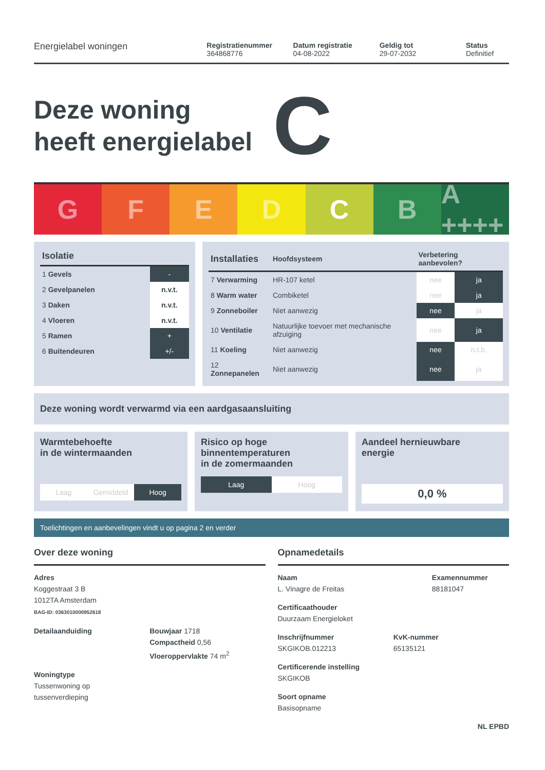Energielabel woningen
Registratienummer
364868776
Datum registratie
04-08-2022
Geldig tot
29-07-2032
Status
Definitief
Deze woning
heeft energielabel C
G F E D C B A ++++
| Isolatie | |
| --- | --- |
| 1 Gevels | - |
| 2 Gevelpanelen | n.v.t. |
| 3 Daken | n.v.t. |
| 4 Vloeren | n.v.t. |
| 5 Ramen | + |
| 6 Buitendeuren | +/- |
| Installaties | Hoofdsysteem | Verbetering aanbevolen? | |
| --- | --- | --- | --- |
| 7 Verwarming | HR-107 ketel | nee | ja |
| 8 Warm water | Combiketel | nee | ja |
| 9 Zonneboiler | Niet aanwezig | nee | ja |
| 10 Ventilatie | Natuurlijke toevoer met mechanische afzuiging | nee | ja |
| 11 Koeling | Niet aanwezig | nee | n.t.b. |
| 12 Zonnepanelen | Niet aanwezig | nee | ja |
Deze woning wordt verwarmd via een aardgasaansluiting
Warmtebehoefte
in de wintermaanden
Laag Gemiddeld Hoog
Risico op hoge
binnentemperaturen
in de zomermaanden
Laag Hoog
Aandeel hernieuwbare
energie
0,0 %
Toelichtingen en aanbevelingen vindt u op pagina 2 en verder
Over deze woning
Adres
Koggestraat 3 B
1012TA Amsterdam
BAG-ID: 0363010000952618
Detailaanduiding Bouwjaar 1718
Compactheid 0,56
Vloeroppervlakte 74 m<sup>2</sup>
Woningtype
Tussenwoning op
tussenverdieping
Opnamedetails
Naam
L. Vinagre de Freitas
Examennummer
88181047
Certificaathouder
Duurzaam Energieloket
Inschrijfnummer
SKGIKOB.012213
KvK-nummer
65135121
Certificerende instelling
SKGIKOB
Soort opname
Basisopname
NL EPBD